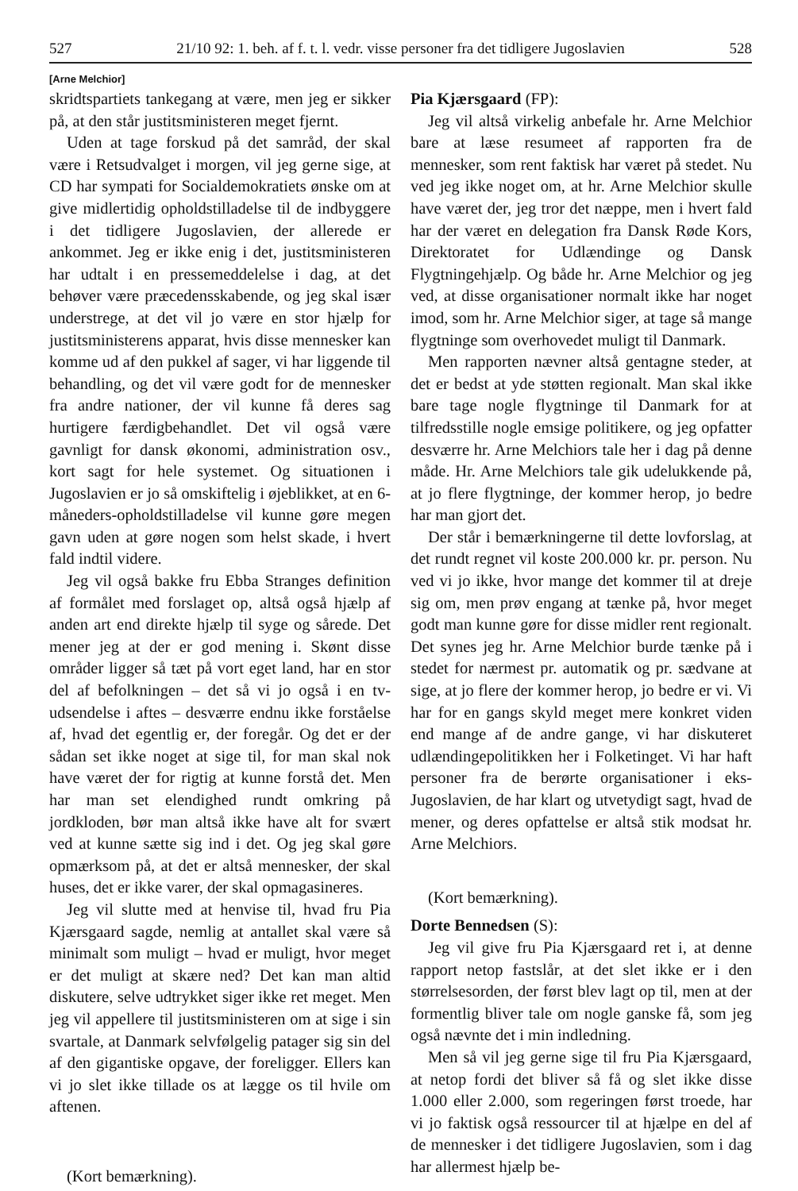527 21/10 92: 1. beh. af f. t. l. vedr. visse personer fra det tidligere Jugoslavien 528
[Arne Melchior]
skridtspartiets tankegang at være, men jeg er sikker på, at den står justitsministeren meget fjernt.
Uden at tage forskud på det samråd, der skal være i Retsudvalget i morgen, vil jeg gerne sige, at CD har sympati for Socialdemokratiets ønske om at give midlertidig opholdstilladelse til de indbyggere i det tidligere Jugoslavien, der allerede er ankommet. Jeg er ikke enig i det, justitsministeren har udtalt i en pressemeddelelse i dag, at det behøver være præcedensskabende, og jeg skal især understrege, at det vil jo være en stor hjælp for justitsministerens apparat, hvis disse mennesker kan komme ud af den pukkel af sager, vi har liggende til behandling, og det vil være godt for de mennesker fra andre nationer, der vil kunne få deres sag hurtigere færdigbehandlet. Det vil også være gavnligt for dansk økonomi, administration osv., kort sagt for hele systemet. Og situationen i Jugoslavien er jo så omskiftelig i øjeblikket, at en 6-måneders-opholdstilladelse vil kunne gøre megen gavn uden at gøre nogen som helst skade, i hvert fald indtil videre.
Jeg vil også bakke fru Ebba Stranges definition af formålet med forslaget op, altså også hjælp af anden art end direkte hjælp til syge og sårede. Det mener jeg at der er god mening i. Skønt disse områder ligger så tæt på vort eget land, har en stor del af befolkningen – det så vi jo også i en tv-udsendelse i aftes – desværre endnu ikke forståelse af, hvad det egentlig er, der foregår. Og det er der sådan set ikke noget at sige til, for man skal nok have været der for rigtig at kunne forstå det. Men har man set elendighed rundt omkring på jordkloden, bør man altså ikke have alt for svært ved at kunne sætte sig ind i det. Og jeg skal gøre opmærksom på, at det er altså mennesker, der skal huses, det er ikke varer, der skal opmagasineres.
Jeg vil slutte med at henvise til, hvad fru Pia Kjærsgaard sagde, nemlig at antallet skal være så minimalt som muligt – hvad er muligt, hvor meget er det muligt at skære ned? Det kan man altid diskutere, selve udtrykket siger ikke ret meget. Men jeg vil appellere til justitsministeren om at sige i sin svartale, at Danmark selvfølgelig patager sig sin del af den gigantiske opgave, der foreligger. Ellers kan vi jo slet ikke tillade os at lægge os til hvile om aftenen.
(Kort bemærkning).
Pia Kjærsgaard (FP):
Jeg vil altså virkelig anbefale hr. Arne Melchior bare at læse resumeet af rapporten fra de mennesker, som rent faktisk har været på stedet. Nu ved jeg ikke noget om, at hr. Arne Melchior skulle have været der, jeg tror det næppe, men i hvert fald har der været en delegation fra Dansk Røde Kors, Direktoratet for Udlændinge og Dansk Flygtningehjælp. Og både hr. Arne Melchior og jeg ved, at disse organisationer normalt ikke har noget imod, som hr. Arne Melchior siger, at tage så mange flygtninge som overhovedet muligt til Danmark.
Men rapporten nævner altså gentagne steder, at det er bedst at yde støtten regionalt. Man skal ikke bare tage nogle flygtninge til Danmark for at tilfredsstille nogle emsige politikere, og jeg opfatter desværre hr. Arne Melchiors tale her i dag på denne måde. Hr. Arne Melchiors tale gik udelukkende på, at jo flere flygtninge, der kommer herop, jo bedre har man gjort det.
Der står i bemærkningerne til dette lovforslag, at det rundt regnet vil koste 200.000 kr. pr. person. Nu ved vi jo ikke, hvor mange det kommer til at dreje sig om, men prøv engang at tænke på, hvor meget godt man kunne gøre for disse midler rent regionalt. Det synes jeg hr. Arne Melchior burde tænke på i stedet for nærmest pr. automatik og pr. sædvane at sige, at jo flere der kommer herop, jo bedre er vi. Vi har for en gangs skyld meget mere konkret viden end mange af de andre gange, vi har diskuteret udlændingepolitikken her i Folketinget. Vi har haft personer fra de berørte organisationer i eks-Jugoslavien, de har klart og utvetydigt sagt, hvad de mener, og deres opfattelse er altså stik modsat hr. Arne Melchiors.
(Kort bemærkning).
Dorte Bennedsen (S):
Jeg vil give fru Pia Kjærsgaard ret i, at denne rapport netop fastslår, at det slet ikke er i den størrelsesorden, der først blev lagt op til, men at der formentlig bliver tale om nogle ganske få, som jeg også nævnte det i min indledning.
Men så vil jeg gerne sige til fru Pia Kjærsgaard, at netop fordi det bliver så få og slet ikke disse 1.000 eller 2.000, som regeringen først troede, har vi jo faktisk også ressourcer til at hjælpe en del af de mennesker i det tidligere Jugoslavien, som i dag har allermest hjælp be-